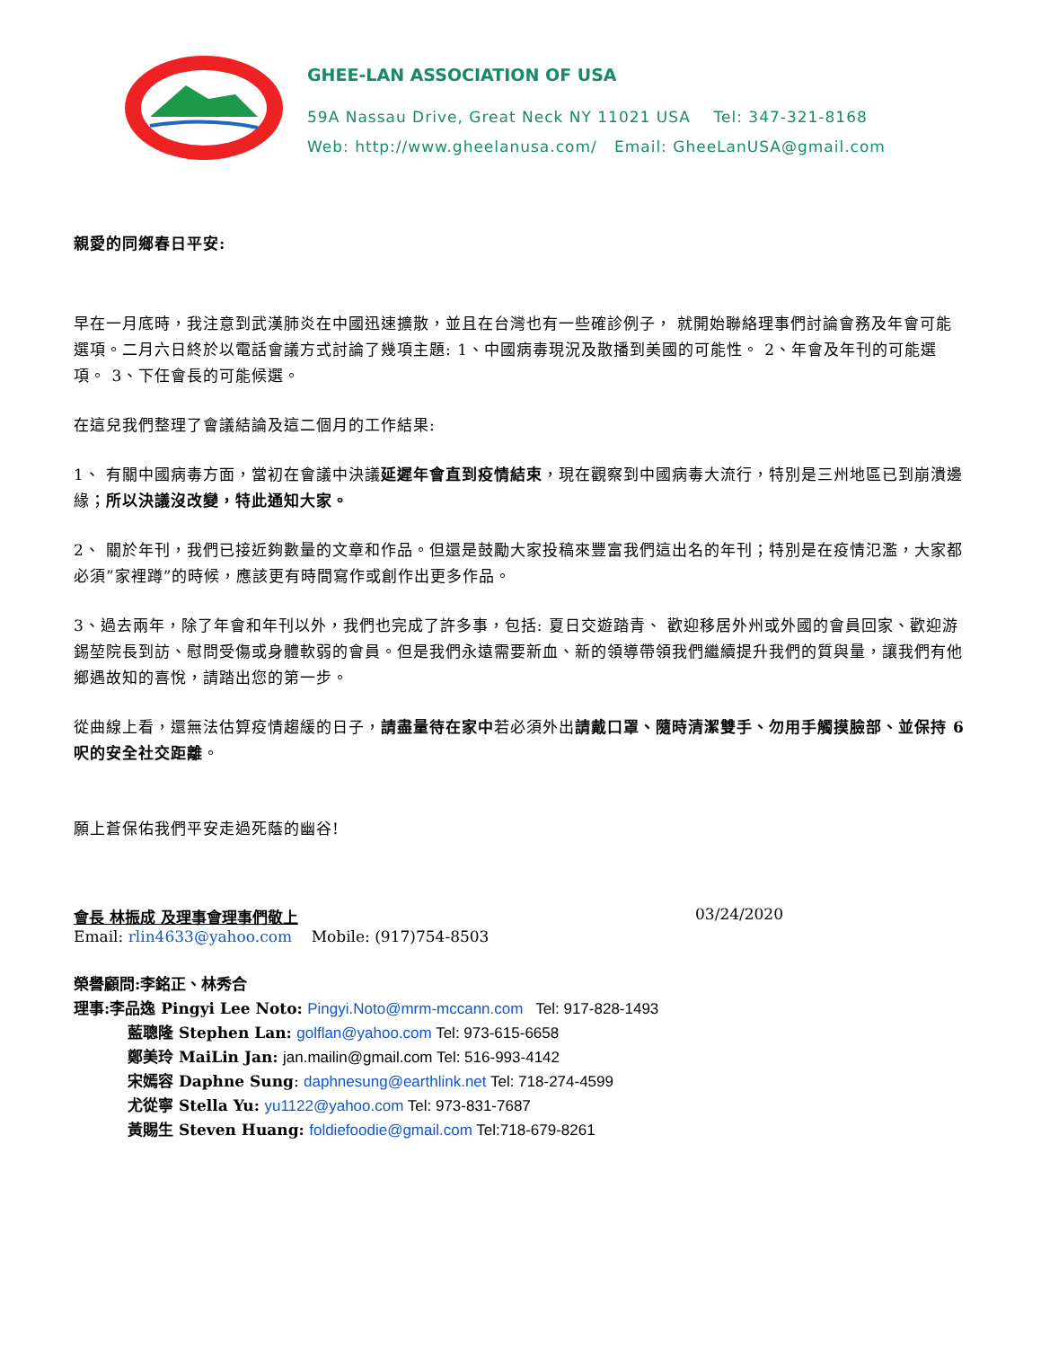GHEE-LAN ASSOCIATION OF USA
59A Nassau Drive, Great Neck NY 11021 USA Tel: 347-321-8168
Web: http://www.gheelanusa.com/ Email: GheeLanUSA@gmail.com
親愛的同鄉春日平安:
早在一月底時，我注意到武漢肺炎在中國迅速擴散，並且在台灣也有一些確診例子， 就開始聯絡理事們討論會務及年會可能選項。二月六日終於以電話會議方式討論了幾項主題: 1、中國病毒現況及散播到美國的可能性。 2、年會及年刊的可能選項。 3、下任會長的可能候選。
在這兒我們整理了會議結論及這二個月的工作結果:
1、 有關中國病毒方面，當初在會議中決議延遲年會直到疫情結束，現在觀察到中國病毒大流行，特別是三州地區已到崩潰邊緣；所以決議沒改變，特此通知大家。
2、 關於年刊，我們已接近夠數量的文章和作品。但還是鼓勵大家投稿來豐富我們這出名的年刊；特別是在疫情氾濫，大家都必須”家裡蹲”的時候，應該更有時間寫作或創作出更多作品。
3、過去兩年，除了年會和年刊以外，我們也完成了許多事，包括: 夏日交遊踏青、 歡迎移居外州或外國的會員回家、歡迎游錫堃院長到訪、慰問受傷或身體軟弱的會員。但是我們永遠需要新血、新的領導帶領我們繼續提升我們的質與量，讓我們有他鄉遇故知的喜悅，請踏出您的第一步。
從曲線上看，還無法估算疫情趨緩的日子，請盡量待在家中若必須外出請戴口罩、隨時清潔雙手、勿用手觸摸臉部、並保持 6 呎的安全社交距離。
願上蒼保佑我們平安走過死蔭的幽谷!
會長 林振成 及理事會理事們敬上 03/24/2020
Email: rlin4633@yahoo.com Mobile: (917)754-8503
榮譽顧問:李銘正、林秀合
理事:李品逸 Pingyi Lee Noto: Pingyi.Noto@mrm-mccann.com Tel: 917-828-1493
藍聰隆 Stephen Lan: golflan@yahoo.com Tel: 973-615-6658
鄭美玲 MaiLin Jan: jan.mailin@gmail.com Tel: 516-993-4142
宋嫣容 Daphne Sung: daphnesung@earthlink.net Tel: 718-274-4599
尤從寧 Stella Yu: yu1122@yahoo.com Tel: 973-831-7687
黃賜生 Steven Huang: foldiefoodie@gmail.com Tel:718-679-8261